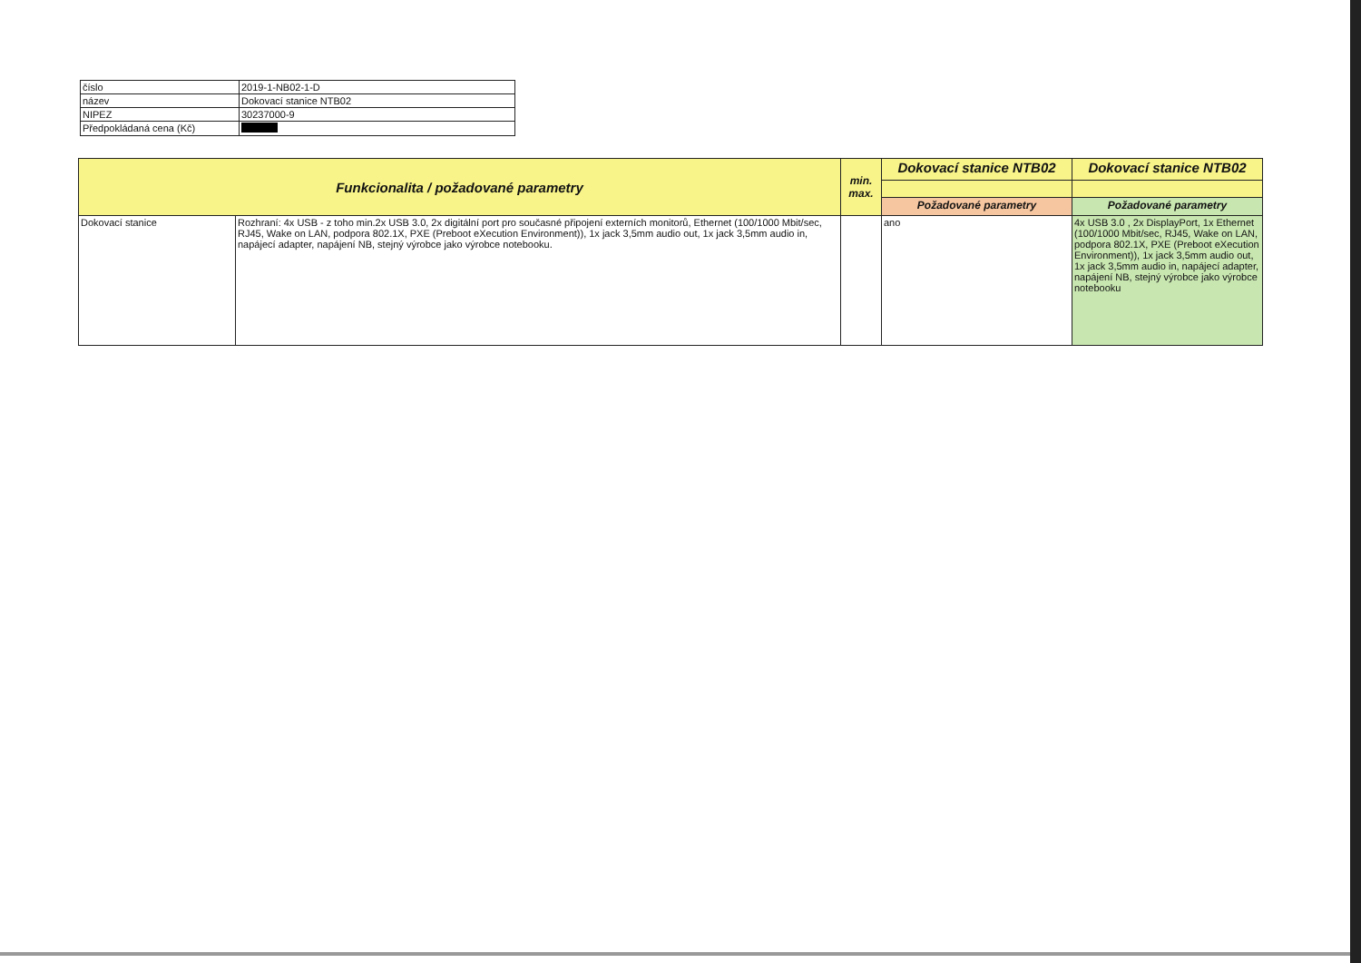| číslo | 2019-1-NB02-1-D |
| název | Dokovací stanice NTB02 |
| NIPEZ | 30237000-9 |
| Předpokládaná cena (Kč) | |
| Funkcionalita / požadované parametry | | min. max. | Dokovací stanice NTB02 | Dokovací stanice NTB02 |
| --- | --- | --- | --- | --- |
| | | | Požadované parametry | Požadované parametry |
| Dokovací stanice | Rozhraní: 4x USB - z toho min.2x USB 3.0, 2x digitální port pro současné připojení externích monitorů, Ethernet (100/1000 Mbit/sec, RJ45, Wake on LAN, podpora 802.1X, PXE (Preboot eXecution Environment)), 1x jack 3,5mm audio out, 1x jack 3,5mm audio in, napájecí adapter, napájení NB, stejný výrobce jako výrobce notebooku. | | ano | 4x USB 3.0 , 2x DisplayPort, 1x Ethernet (100/1000 Mbit/sec, RJ45, Wake on LAN, podpora 802.1X, PXE (Preboot eXecution Environment)), 1x jack 3,5mm audio out, 1x jack 3,5mm audio in, napájecí adapter, napájení NB, stejný výrobce jako výrobce notebooku |